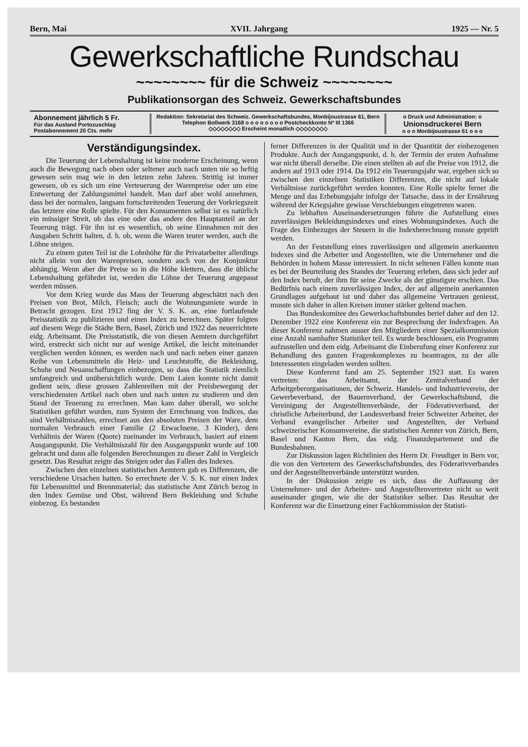Bern, Mai XVII. Jahrgang 1925 — Nr. 5
Gewerkschaftliche Rundschau
~~~~~~~~ für die Schweiz ~~~~~~~~
Publikationsorgan des Schweiz. Gewerkschaftsbundes
Abonnement jährlich 5 Fr.
Für das Ausland Portozuschlag
Postabonnement 20 Cts. mehr
Redaktion: Sekretariat des Schweiz. Gewerkschaftsbundes, Monbijoustrasse 61, Bern
Telephon Bollwerk 3168 o o o o o o o o Postcheckkonto Nº III 1366
◇◇◇◇◇◇◇◇ Erscheint monatlich ◇◇◇◇◇◇◇◇
o Druck und Administration: o
Unionsdruckerei Bern
o o o Monbijoustrasse 61 o o o
Verständigungsindex.
Die Teuerung der Lebenshaltung ist keine moderne Erscheinung, wenn auch die Bewegung nach oben oder seltener auch nach unten nie so heftig gewesen sein mag wie in den letzten zehn Jahren. Strittig ist immer gewesen, ob es sich um eine Verteuerung der Warenpreise oder um eine Entwertung der Zahlungsmittel handelt. Man darf aber wohl annehmen, dass bei der normalen, langsam fortschreitenden Teuerung der Vorkriegszeit das letztere eine Rolle spielte. Für den Konsumenten selbst ist es natürlich ein müssiger Streit, ob das eine oder das andere den Hauptanteil an der Teuerung trägt. Für ihn ist es wesentlich, ob seine Einnahmen mit den Ausgaben Schritt halten, d. h. ob, wenn die Waren teurer werden, auch die Löhne steigen.
Zu einem guten Teil ist die Lohnhöhe für die Privatarbeiter allerdings nicht allein von den Warenpreisen, sondern auch von der Konjunktur abhängig. Wenn aber die Preise so in die Höhe klettern, dass die übliche Lebenshaltung gefährdet ist, werden die Löhne der Teuerung angepasst werden müssen.
Vor dem Krieg wurde das Mass der Teuerung abgeschätzt nach den Preisen von Brot, Milch, Fleisch; auch die Wohnungsmiete wurde in Betracht gezogen. Erst 1912 fing der V. S. K. an, eine fortlaufende Preisstatistik zu publizieren und einen Index zu berechnen. Später folgten auf diesem Wege die Städte Bern, Basel, Zürich und 1922 das neuerrichtete eidg. Arbeitsamt. Die Preisstatistik, die von diesen Aemtern durchgeführt wird, erstreckt sich nicht nur auf wenige Artikel, die leicht miteinander verglichen werden können, es werden nach und nach neben einer ganzen Reihe von Lebensmitteln die Heiz- und Leuchtstoffe, die Bekleidung, Schuhe und Neuanschaffungen einbezogen, so dass die Statistik ziemlich umfangreich und unübersichtlich wurde. Dem Laien konnte nicht damit gedient sein, diese grossen Zahlenreihen mit der Preisbewegung der verschiedensten Artikel nach oben und nach unten zu studieren und den Stand der Teuerung zu errechnen. Man kam daher überall, wo solche Statistiken geführt wurden, zum System der Errechnung von Indices, das sind Verhältniszahlen, errechnet aus den absoluten Preisen der Ware, dem normalen Verbrauch einer Familie (2 Erwachsene, 3 Kinder), dem Verhältnis der Waren (Quote) zueinander im Verbrauch, basiert auf einem Ausgangspunkt. Die Verhältniszahl für den Ausgangspunkt wurde auf 100 gebracht und dann alle folgenden Berechnungen zu dieser Zahl in Vergleich gesetzt. Das Resultat zeigte das Steigen oder das Fallen des Indexes.
Zwischen den einzelnen statistischen Aemtern gab es Differenzen, die verschiedene Ursachen hatten. So errechnete der V. S. K. nur einen Index für Lebensmittel und Brennmaterial; das statistische Amt Zürich bezog in den Index Gemüse und Obst, während Bern Bekleidung und Schuhe einbezog. Es bestanden
ferner Differenzen in der Qualität und in der Quantität der einbezogenen Produkte. Auch der Ausgangspunkt, d. h. der Termin der ersten Aufnahme war nicht überall derselbe. Die einen stellten ab auf die Preise von 1912, die andern auf 1913 oder 1914. Da 1912 ein Teuerungsjahr war, ergeben sich so zwischen den einzelnen Statistiken Differenzen, die nicht auf lokale Verhältnisse zurückgeführt werden konnten. Eine Rolle spielte ferner die Menge und das Erhebungsjahr infolge der Tatsache, dass in der Ernährung während der Kriegsjahre gewisse Verschiebungen eingetreten waren.
Zu lebhaften Auseinandersetzungen führte die Aufstellung eines zuverlässigen Bekleidungsindexes und eines Wohnungsindexes. Auch die Frage des Einbezuges der Steuern in die Indexberechnung musste geprüft werden.
An der Feststellung eines zuverlässigen und allgemein anerkannten Indexes sind die Arbeiter und Angestellten, wie die Unternehmer und die Behörden in hohem Masse interessiert. In nicht seltenen Fällen konnte man es bei der Beurteilung des Standes der Teuerung erleben, dass sich jeder auf den Index beruft, der ihm für seine Zwecke als der günstigste erschien. Das Bedürfnis nach einem zuverlässigen Index, der auf allgemein anerkannten Grundlagen aufgebaut ist und daher das allgemeine Vertrauen geniesst, musste sich daher in allen Kreisen immer stärker geltend machen.
Das Bundeskomitee des Gewerkschaftsbundes berief daher auf den 12. Dezember 1922 eine Konferenz ein zur Besprechung der Indexfragen. An dieser Konferenz nahmen ausser den Mitgliedern einer Spezialkommission eine Anzahl namhafter Statistiker teil. Es wurde beschlossen, ein Programm aufzustellen und dem eidg. Arbeitsamt die Einberufung einer Konferenz zur Behandlung des ganzen Fragenkomplexes zu beantragen, zu der alle Interessenten eingeladen werden sollten.
Diese Konferenz fand am 25. September 1923 statt. Es waren vertreten: das Arbeitsamt, der Zentralverband der Arbeitgeberorganisationen, der Schweiz. Handels- und Industrieverein, der Gewerbeverband, der Bauernverband, der Gewerkschaftsbund, die Vereinigung der Angestelltenverbände, der Föderativverband, der christliche Arbeiterbund, der Landesverband freier Schweizer Arbeiter, der Verband evangelischer Arbeiter und Angestellten, der Verband schweizerischer Konsumvereine, die statistischen Aemter von Zürich, Bern, Basel und Kanton Bern, das eidg. Finanzdepartement und die Bundesbahnen.
Zur Diskussion lagen Richtlinien des Herrn Dr. Freudiger in Bern vor, die von den Vertretern des Gewerkschaftsbundes, des Föderativverbandes und der Angestelltenverbände unterstützt wurden.
In der Diskussion zeigte es sich, dass die Auffassung der Unternehmer- und der Arbeiter- und Angestelltenvertreter nicht so weit auseinander gingen, wie die der Statistiker selber. Das Resultat der Konferenz war die Einsetzung einer Fachkommission der Statisti-